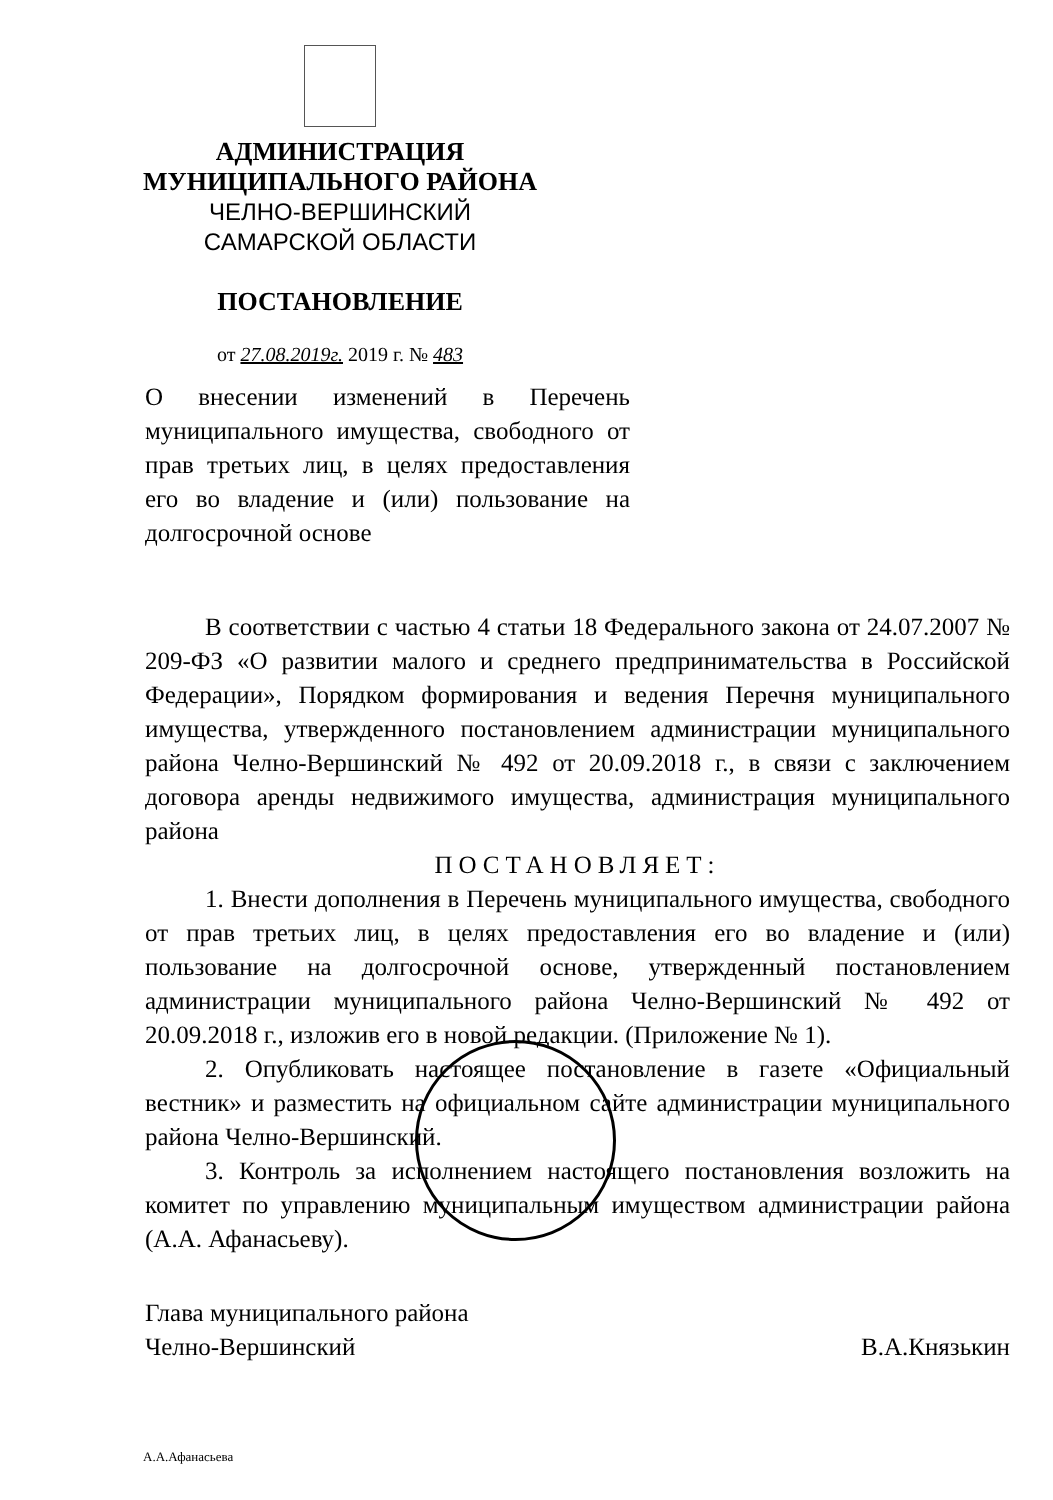АДМИНИСТРАЦИЯ
МУНИЦИПАЛЬНОГО РАЙОНА
ЧЕЛНО-ВЕРШИНСКИЙ
САМАРСКОЙ ОБЛАСТИ
ПОСТАНОВЛЕНИЕ
от 27.08.2019г. 2019 г. № 483
О внесении изменений в Перечень муниципального имущества, свободного от прав третьих лиц, в целях предоставления его во владение и (или) пользование на долгосрочной основе
В соответствии с частью 4 статьи 18 Федерального закона от 24.07.2007 № 209-ФЗ «О развитии малого и среднего предпринимательства в Российской Федерации», Порядком формирования и ведения Перечня муниципального имущества, утвержденного постановлением администрации муниципального района Челно-Вершинский № 492 от 20.09.2018 г., в связи с заключением договора аренды недвижимого имущества, администрация муниципального района
ПОСТАНОВЛЯЕТ:
1. Внести дополнения в Перечень муниципального имущества, свободного от прав третьих лиц, в целях предоставления его во владение и (или) пользование на долгосрочной основе, утвержденный постановлением администрации муниципального района Челно-Вершинский № 492 от 20.09.2018 г., изложив его в новой редакции. (Приложение № 1).
2. Опубликовать настоящее постановление в газете «Официальный вестник» и разместить на официальном сайте администрации муниципального района Челно-Вершинский.
3. Контроль за исполнением настоящего постановления возложить на комитет по управлению муниципальным имуществом администрации района (А.А. Афанасьеву).
Глава муниципального района
Челно-Вершинский
В.А.Князькин
А.А.Афанасьева